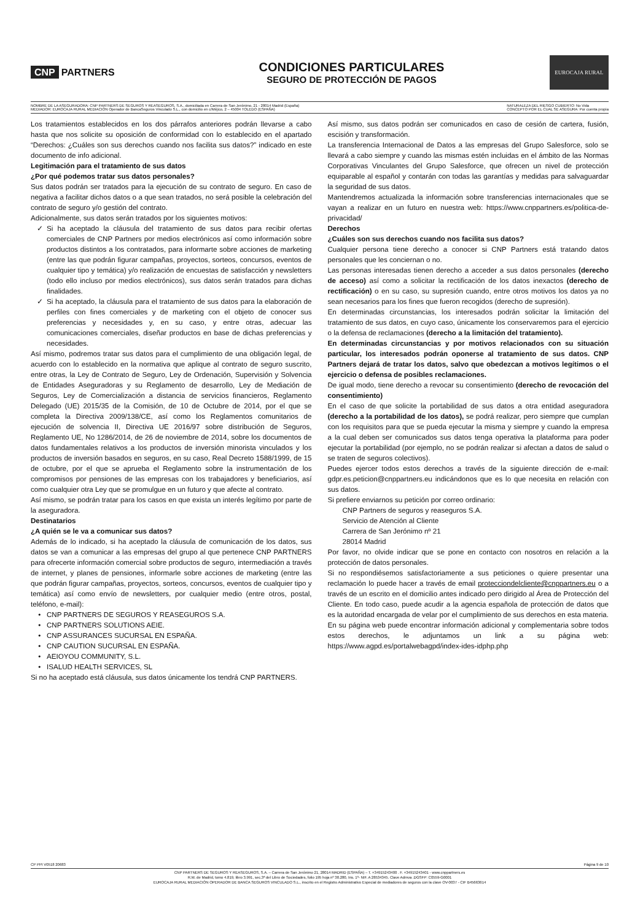CNP PARTNERS
CONDICIONES PARTICULARES
SEGURO DE PROTECCIÓN DE PAGOS
EUROCAJA RURAL
NOMBRE DE LA ASEGURADORA: CNP PARTNERS DE SEGUROS Y REASEGUROS, S.A., domiciliada en Carrera de San Jerónimo, 21 - 28014 Madrid (España)
MEDIADOR: EUROCAJA RURAL MEDIACIÓN Operador de BancaSeguros Vinculado S.L., con domicilio en c/Méjico, 2 – 45004 TOLEDO (ESPAÑA)
NATURALEZA DEL RIESGO CUBIERTO: No Vida
CONCEPTO POR EL CUAL SE ASEGURA: Por cuenta propia
Los tratamientos establecidos en los dos párrafos anteriores podrán llevarse a cabo hasta que nos solicite su oposición de conformidad con lo establecido en el apartado “Derechos: ¿Cuáles son sus derechos cuando nos facilita sus datos?” indicado en este documento de info adicional.
Legitimación para el tratamiento de sus datos
¿Por qué podemos tratar sus datos personales?
Sus datos podrán ser tratados para la ejecución de su contrato de seguro. En caso de negativa a facilitar dichos datos o a que sean tratados, no será posible la celebración del contrato de seguro y/o gestión del contrato.
Adicionalmente, sus datos serán tratados por los siguientes motivos:
Si ha aceptado la cláusula del tratamiento de sus datos para recibir ofertas comerciales de CNP Partners por medios electrónicos así como información sobre productos distintos a los contratados, para informarte sobre acciones de marketing (entre las que podrán figurar campañas, proyectos, sorteos, concursos, eventos de cualquier tipo y temática) y/o realización de encuestas de satisfacción y newsletters (todo ello incluso por medios electrónicos), sus datos serán tratados para dichas finalidades.
Si ha aceptado, la cláusula para el tratamiento de sus datos para la elaboración de perfiles con fines comerciales y de marketing con el objeto de conocer sus preferencias y necesidades y, en su caso, y entre otras, adecuar las comunicaciones comerciales, diseñar productos en base de dichas preferencias y necesidades.
Así mismo, podremos tratar sus datos para el cumplimiento de una obligación legal, de acuerdo con lo establecido en la normativa que aplique al contrato de seguro suscrito, entre otras, la Ley de Contrato de Seguro, Ley de Ordenación, Supervisión y Solvencia de Entidades Aseguradoras y su Reglamento de desarrollo, Ley de Mediación de Seguros, Ley de Comercialización a distancia de servicios financieros, Reglamento Delegado (UE) 2015/35 de la Comisión, de 10 de Octubre de 2014, por el que se completa la Directiva 2009/138/CE, así como los Reglamentos comunitarios de ejecución de solvencia II, Directiva UE 2016/97 sobre distribución de Seguros, Reglamento UE, No 1286/2014, de 26 de noviembre de 2014, sobre los documentos de datos fundamentales relativos a los productos de inversión minorista vinculados y los productos de inversión basados en seguros, en su caso, Real Decreto 1588/1999, de 15 de octubre, por el que se aprueba el Reglamento sobre la instrumentación de los compromisos por pensiones de las empresas con los trabajadores y beneficiarios, así como cualquier otra Ley que se promulgue en un futuro y que afecte al contrato.
Así mismo, se podrán tratar para los casos en que exista un interés legítimo por parte de la aseguradora.
Destinatarios
¿A quién se le va a comunicar sus datos?
Además de lo indicado, si ha aceptado la cláusula de comunicación de los datos, sus datos se van a comunicar a las empresas del grupo al que pertenece CNP PARTNERS para ofrecerte información comercial sobre productos de seguro, intermediación a través de internet, y planes de pensiones, informarle sobre acciones de marketing (entre las que podrán figurar campañas, proyectos, sorteos, concursos, eventos de cualquier tipo y temática) así como envío de newsletters, por cualquier medio (entre otros, postal, teléfono, e-mail):
CNP PARTNERS DE SEGUROS Y REASEGUROS S.A.
CNP PARTNERS SOLUTIONS AEIE.
CNP ASSURANCES SUCURSAL EN ESPAÑA.
CNP CAUTION SUCURSAL EN ESPAÑA.
AEIOYOU COMMUNITY, S.L.
ISALUD HEALTH SERVICES, SL
Si no ha aceptado está cláusula, sus datos únicamente los tendrá CNP PARTNERS.
Así mismo, sus datos podrán ser comunicados en caso de cesión de cartera, fusión, escisión y transformación.
La transferencia Internacional de Datos a las empresas del Grupo Salesforce, solo se llevará a cabo siempre y cuando las mismas estén incluidas en el ámbito de las Normas Corporativas Vinculantes del Grupo Salesforce, que ofrecen un nivel de protección equiparable al español y contarán con todas las garantías y medidas para salvaguardar la seguridad de sus datos.
Mantendremos actualizada la información sobre transferencias internacionales que se vayan a realizar en un futuro en nuestra web: https://www.cnppartners.es/politica-de-privacidad/
Derechos
¿Cuáles son sus derechos cuando nos facilita sus datos?
Cualquier persona tiene derecho a conocer si CNP Partners está tratando datos personales que les conciernan o no.
Las personas interesadas tienen derecho a acceder a sus datos personales (derecho de acceso) así como a solicitar la rectificación de los datos inexactos (derecho de rectificación) o en su caso, su supresión cuando, entre otros motivos los datos ya no sean necesarios para los fines que fueron recogidos (derecho de supresión).
En determinadas circunstancias, los interesados podrán solicitar la limitación del tratamiento de sus datos, en cuyo caso, únicamente los conservaremos para el ejercicio o la defensa de reclamaciones (derecho a la limitación del tratamiento).
En determinadas circunstancias y por motivos relacionados con su situación particular, los interesados podrán oponerse al tratamiento de sus datos. CNP Partners dejará de tratar los datos, salvo que obedezcan a motivos legítimos o el ejercicio o defensa de posibles reclamaciones.
De igual modo, tiene derecho a revocar su consentimiento (derecho de revocación del consentimiento)
En el caso de que solicite la portabilidad de sus datos a otra entidad aseguradora (derecho a la portabilidad de los datos), se podrá realizar, pero siempre que cumplan con los requisitos para que se pueda ejecutar la misma y siempre y cuando la empresa a la cual deben ser comunicados sus datos tenga operativa la plataforma para poder ejecutar la portabilidad (por ejemplo, no se podrán realizar si afectan a datos de salud o se traten de seguros colectivos).
Puedes ejercer todos estos derechos a través de la siguiente dirección de e-mail: gdpr.es.peticion@cnppartners.eu indicándonos que es lo que necesita en relación con sus datos.
Si prefiere enviarnos su petición por correo ordinario:
CNP Partners de seguros y reaseguros S.A.
Servicio de Atención al Cliente
Carrera de San Jerónimo nº 21
28014 Madrid
Por favor, no olvide indicar que se pone en contacto con nosotros en relación a la protección de datos personales.
Si no respondiésemos satisfactoriamente a sus peticiones o quiere presentar una reclamación lo puede hacer a través de email protecciondelcliente@cnppartners.eu o a través de un escrito en el domicilio antes indicado pero dirigido al Área de Protección del Cliente. En todo caso, puede acudir a la agencia española de protección de datos que es la autoridad encargada de velar por el cumplimiento de sus derechos en esta materia. En su página web puede encontrar información adicional y complementaria sobre todos estos derechos, le adjuntamos un link a su página web: https://www.agpd.es/portalwebagpd/index-ides-idphp.php
CP PPI V0518 20683 Página 9 de 10
CNP PARTNERS DE SEGUROS Y REASEGUROS, S.A. – Carrera de San Jerónimo 21, 28014 MADRID (ESPAÑA) – T. +34915243400 . F. +34915243401 - www.cnppartners.es
R.M. de Madrid, tomo 4.819, libro 3.991, sec.3ª del Libro de Sociedades, folio 195 hoja nº 38.280, Ins. 1º- NIF. A 28534345. Clave Admva .DGSFP: C0559-G0001
EUROCAJA RURAL MEDIACIÓN OPERADOR DE BANCA SEGUROS VINCULADO S.L., inscrito en el Registro Administrativo Especial de mediadores de seguros con la clave OV-0037 - CIF B45663614